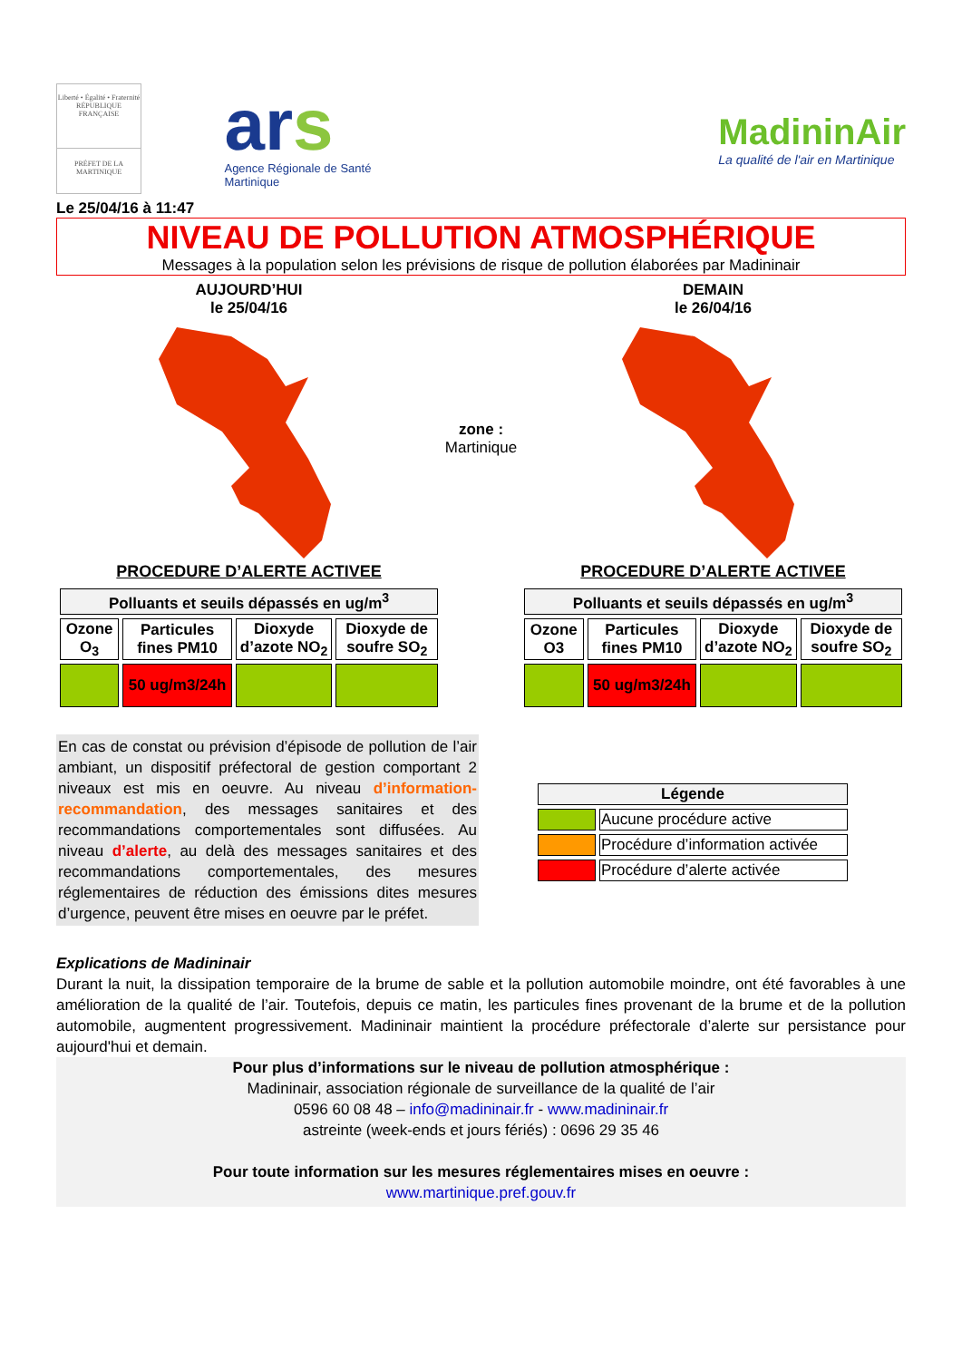Liberté • Égalité • Fraternité
RÉPUBLIQUE FRANÇAISE
PRÉFET DE LA
MARTINIQUE
ars
Agence Régionale de Santé
Martinique
MadininAir
La qualité de l'air en Martinique
Le 25/04/16 à 11:47
NIVEAU DE POLLUTION ATMOSPHÉRIQUE
Messages à la population selon les prévisions de risque de pollution élaborées par Madininair
AUJOURD’HUI
le 25/04/16
PROCEDURE D’ALERTE ACTIVEE
| Polluants et seuils dépassés en ug/m<sup>3</sup> | | | |
| --- | --- | --- | --- |
| Ozone O<sub>3</sub> | Particules fines PM10 | Dioxyde d’azote NO<sub>2</sub> | Dioxyde de soufre SO<sub>2</sub> |
| | 50 ug/m3/24h | | |
zone :
Martinique
DEMAIN
le 26/04/16
PROCEDURE D’ALERTE ACTIVEE
| Polluants et seuils dépassés en ug/m<sup>3</sup> | | | |
| --- | --- | --- | --- |
| Ozone O3 | Particules fines PM10 | Dioxyde d’azote NO<sub>2</sub> | Dioxyde de soufre SO<sub>2</sub> |
| | 50 ug/m3/24h | | |
En cas de constat ou prévision d’épisode de pollution de l’air ambiant, un dispositif préfectoral de gestion comportant 2 niveaux est mis en oeuvre. Au niveau d’information-recommandation, des messages sanitaires et des recommandations comportementales sont diffusées. Au niveau d’alerte, au delà des messages sanitaires et des recommandations comportementales, des mesures réglementaires de réduction des émissions dites mesures d’urgence, peuvent être mises en oeuvre par le préfet.
| Légende | |
| --- | --- |
| | Aucune procédure active |
| | Procédure d’information activée |
| | Procédure d’alerte activée |
Explications de Madininair
Durant la nuit, la dissipation temporaire de la brume de sable et la pollution automobile moindre, ont été favorables à une amélioration de la qualité de l’air. Toutefois, depuis ce matin, les particules fines provenant de la brume et de la pollution automobile, augmentent progressivement. Madininair maintient la procédure préfectorale d’alerte sur persistance pour aujourd'hui et demain.
Pour plus d’informations sur le niveau de pollution atmosphérique :
Madininair, association régionale de surveillance de la qualité de l’air
0596 60 08 48 – info@madininair.fr - www.madininair.fr
astreinte (week-ends et jours fériés) : 0696 29 35 46
Pour toute information sur les mesures réglementaires mises en oeuvre :
www.martinique.pref.gouv.fr